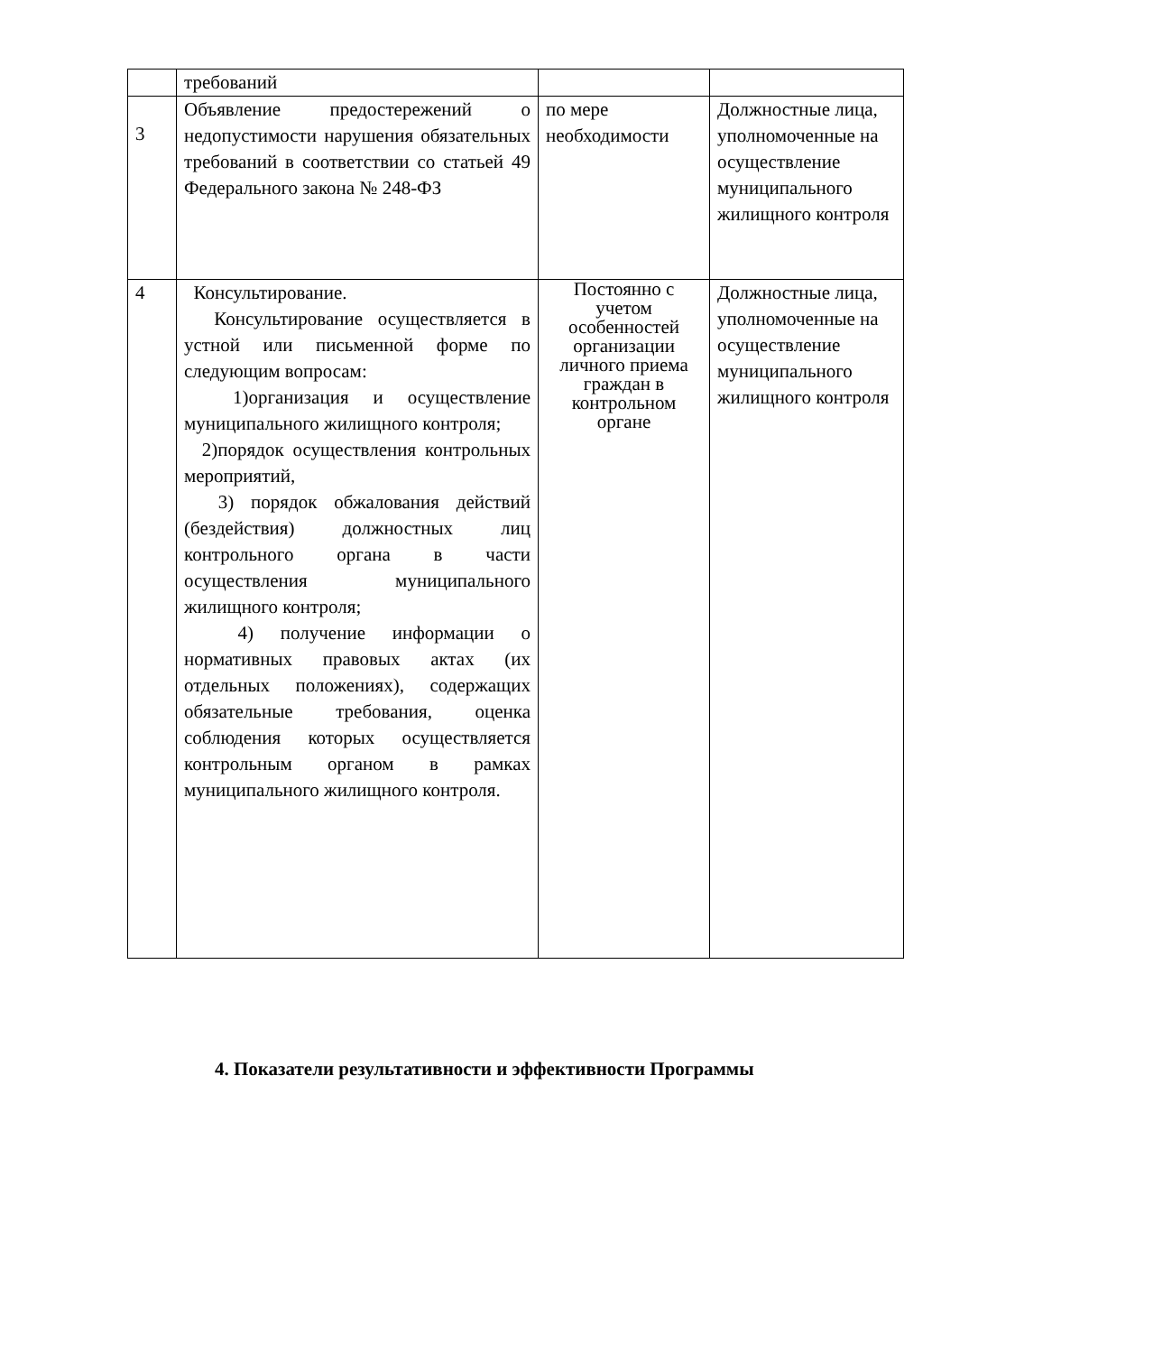| | требований | | |
| 3 | Объявление предостережений о недопустимости нарушения обязательных требований в соответствии со статьей 49 Федерального закона № 248-ФЗ | по мере необходимости | Должностные лица, уполномоченные на осуществление муниципального жилищного контроля |
| 4 | Консультирование. Консультирование осуществляется в устной или письменной форме по следующим вопросам: 1)организация и осуществление муниципального жилищного контроля; 2)порядок осуществления контрольных мероприятий, 3) порядок обжалования действий (бездействия) должностных лиц контрольного органа в части осуществления муниципального жилищного контроля; 4) получение информации о нормативных правовых актах (их отдельных положениях), содержащих обязательные требования, оценка соблюдения которых осуществляется контрольным органом в рамках муниципального жилищного контроля. | Постоянно с учетом особенностей организации личного приема граждан в контрольном органе | Должностные лица, уполномоченные на осуществление муниципального жилищного контроля |
4. Показатели результативности и эффективности Программы